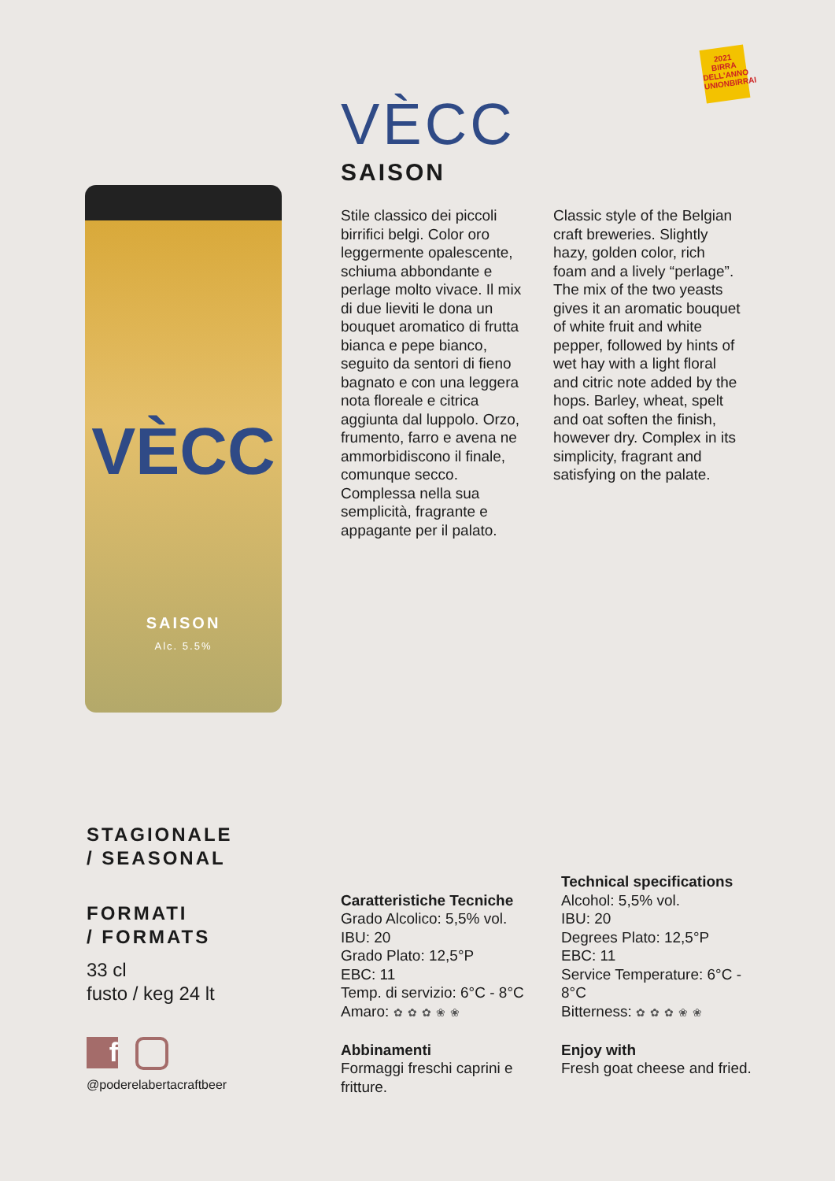2021 BIRRA DELL'ANNO UNIONBIRRAI
VÈCC
SAISON
Alc. 5.5%
VÈCC
SAISON
Stile classico dei piccoli birrifici belgi. Color oro leggermente opalescente, schiuma abbondante e perlage molto vivace. Il mix di due lieviti le dona un bouquet aromatico di frutta bianca e pepe bianco, seguito da sentori di fieno bagnato e con una leggera nota floreale e citrica aggiunta dal luppolo. Orzo, frumento, farro e avena ne ammorbidiscono il finale, comunque secco. Complessa nella sua semplicità, fragrante e appagante per il palato.
Classic style of the Belgian craft breweries. Slightly hazy, golden color, rich foam and a lively “perlage”. The mix of the two yeasts gives it an aromatic bouquet of white fruit and white pepper, followed by hints of wet hay with a light floral and citric note added by the hops. Barley, wheat, spelt and oat soften the finish, however dry. Complex in its simplicity, fragrant and satisfying on the palate.
STAGIONALE
/ SEASONAL
FORMATI
/ FORMATS
33 cl
fusto / keg 24 lt
f
@poderelabertacraftbeer
Caratteristiche Tecniche
Grado Alcolico: 5,5% vol.
IBU: 20
Grado Plato: 12,5°P
EBC: 11
Temp. di servizio: 6°C - 8°C
Amaro: ✿✿✿❀❀
Abbinamenti
Formaggi freschi caprini e fritture.
Technical specifications
Alcohol: 5,5% vol.
IBU: 20
Degrees Plato: 12,5°P
EBC: 11
Service Temperature: 6°C - 8°C
Bitterness: ✿✿✿❀❀
Enjoy with
Fresh goat cheese and fried.